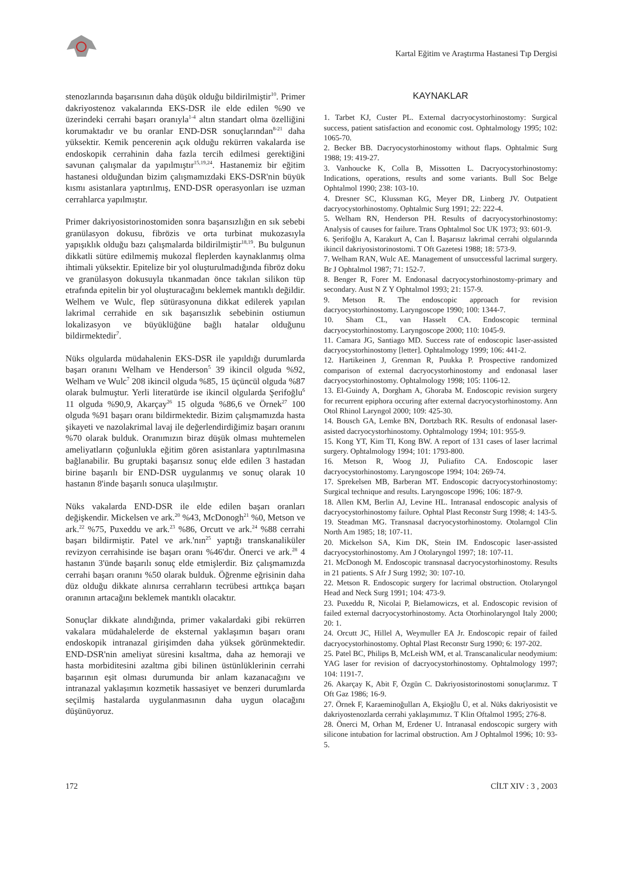Kartal Eğitim ve Araştırma Hastanesi Tıp Dergisi
stenozlarında başarısının daha düşük olduğu bildirilmiştir<sup>10</sup>. Primer dakriyostenoz vakalarında EKS-DSR ile elde edilen %90 ve üzerindeki cerrahi başarı oranıyla<sup>1-4</sup> altın standart olma özelliğini korumaktadır ve bu oranlar END-DSR sonuçlarından<sup>8-21</sup> daha yüksektir. Kemik pencerenin açık olduğu rekürren vakalarda ise endoskopik cerrahinin daha fazla tercih edilmesi gerektiğini savunan çalışmalar da yapılmıştır<sup>15,19,24</sup>. Hastanemiz bir eğitim hastanesi olduğundan bizim çalışmamızdaki EKS-DSR'nin büyük kısmı asistanlara yaptırılmış, END-DSR operasyonları ise uzman cerrahlarca yapılmıştır.
Primer dakriyosistorinostomiden sonra başarısızlığın en sık sebebi granülasyon dokusu, fibrözis ve orta turbinat mukozasıyla yapışıklık olduğu bazı çalışmalarda bildirilmiştir<sup>18,19</sup>. Bu bulgunun dikkatli sütüre edilmemiş mukozal fleplerden kaynaklanmış olma ihtimali yüksektir. Epitelize bir yol oluşturulmadığında fibröz doku ve granülasyon dokusuyla tıkanmadan önce takılan silikon tüp etrafında epitelin bir yol oluşturacağını beklemek mantıklı değildir. Welhem ve Wulc, flep sütürasyonuna dikkat edilerek yapılan lakrimal cerrahide en sık başarısızlık sebebinin ostiumun lokalizasyon ve büyüklüğüne bağlı hatalar olduğunu bildirmektedir<sup>7</sup>.
Nüks olgularda müdahalenin EKS-DSR ile yapıldığı durumlarda başarı oranını Welham ve Henderson<sup>5</sup> 39 ikincil olguda %92, Welham ve Wulc<sup>7</sup> 208 ikincil olguda %85, 15 üçüncül olguda %87 olarak bulmuştur. Yerli literatürde ise ikincil olgularda Şerifoğlu<sup>6</sup> 11 olguda %90,9, Akarçay<sup>26</sup> 15 olguda %86,6 ve Örnek<sup>27</sup> 100 olguda %91 başarı oranı bildirmektedir. Bizim çalışmamızda hasta şikayeti ve nazolakrimal lavaj ile değerlendirdiğimiz başarı oranını %70 olarak bulduk. Oranımızın biraz düşük olması muhtemelen ameliyatların çoğunlukla eğitim gören asistanlara yaptırılmasına bağlanabilir. Bu gruptaki başarısız sonuç elde edilen 3 hastadan birine başarılı bir END-DSR uygulanmış ve sonuç olarak 10 hastanın 8'inde başarılı sonuca ulaşılmıştır.
Nüks vakalarda END-DSR ile elde edilen başarı oranları değişkendir. Mickelsen ve ark.<sup>20</sup> %43, McDonogh<sup>21</sup> %0, Metson ve ark.<sup>22</sup> %75, Puxeddu ve ark.<sup>23</sup> %86, Orcutt ve ark.<sup>24</sup> %88 cerrahi başarı bildirmiştir. Patel ve ark.'nın<sup>25</sup> yaptığı transkanaliküler revizyon cerrahisinde ise başarı oranı %46'dır. Önerci ve ark.<sup>28</sup> 4 hastanın 3'ünde başarılı sonuç elde etmişlerdir. Biz çalışmamızda cerrahi başarı oranını %50 olarak bulduk. Öğrenme eğrisinin daha düz olduğu dikkate alınırsa cerrahların tecrübesi arttıkça başarı oranının artacağını beklemek mantıklı olacaktır.
Sonuçlar dikkate alındığında, primer vakalardaki gibi rekürren vakalara müdahalelerde de eksternal yaklaşımın başarı oranı endoskopik intranazal girişimden daha yüksek görünmektedir. END-DSR'nin ameliyat süresini kısaltma, daha az hemoraji ve hasta morbiditesini azaltma gibi bilinen üstünlüklerinin cerrahi başarının eşit olması durumunda bir anlam kazanacağını ve intranazal yaklaşımın kozmetik hassasiyet ve benzeri durumlarda seçilmiş hastalarda uygulanmasının daha uygun olacağını düşünüyoruz.
KAYNAKLAR
1. Tarbet KJ, Custer PL. External dacryocystorhinostomy: Surgical success, patient satisfaction and economic cost. Ophtalmology 1995; 102: 1065-70.
2. Becker BB. Dacryocystorhinostomy without flaps. Ophtalmic Surg 1988; 19: 419-27.
3. Vanhoucke K, Colla B, Missotten L. Dacryocystorhinostomy: Indications, operations, results and some variants. Bull Soc Belge Ophtalmol 1990; 238: 103-10.
4. Dresner SC, Klussman KG, Meyer DR, Linberg JV. Outpatient dacryocystorhinostomy. Ophtalmic Surg 1991; 22: 222-4.
5. Welham RN, Henderson PH. Results of dacryocystorhinostomy: Analysis of causes for failure. Trans Ophtalmol Soc UK 1973; 93: 601-9.
6. Şerifoğlu A, Karakurt A, Can İ. Başarısız lakrimal cerrahi olgularında ikincil dakriyosistorinostomi. T Oft Gazetesi 1988; 18: 573-9.
7. Welham RAN, Wulc AE. Management of unsuccessful lacrimal surgery. Br J Ophtalmol 1987; 71: 152-7.
8. Benger R, Forer M. Endonasal dacryocystorhinostomy-primary and secondary. Aust N Z Y Ophtalmol 1993; 21: 157-9.
9. Metson R. The endoscopic approach for revision dacryocystorhinostomy. Laryngoscope 1990; 100: 1344-7.
10. Sham CL, van Hasselt CA. Endoscopic terminal dacryocystorhinostomy. Laryngoscope 2000; 110: 1045-9.
11. Camara JG, Santiago MD. Success rate of endoscopic laser-assisted dacryocystorhinostomy [letter]. Ophtalmology 1999; 106: 441-2.
12. Hartikeinen J, Grenman R, Puukka P. Prospective randomized comparison of external dacryocystorhinostomy and endonasal laser dacryocystorhinostomy. Ophtalmology 1998; 105: 1106-12.
13. El-Guindy A, Dorgham A, Ghoraba M. Endoscopic revision surgery for recurrent epiphora occuring after external dacryocystorhinostomy. Ann Otol Rhinol Laryngol 2000; 109: 425-30.
14. Bousch GA, Lemke BN, Dortzbach RK. Results of endonasal laser-asisted dacryocystorhinostomy. Ophtalmology 1994; 101: 955-9.
15. Kong YT, Kim TI, Kong BW. A report of 131 cases of laser lacrimal surgery. Ophtalmology 1994; 101: 1793-800.
16. Metson R, Woog JJ, Puliafito CA. Endoscopic laser dacryocystorhinostomy. Laryngoscope 1994; 104: 269-74.
17. Sprekelsen MB, Barberan MT. Endoscopic dacryocystorhinostomy: Surgical technique and results. Laryngoscope 1996; 106: 187-9.
18. Allen KM, Berlin AJ, Levine HL. Intranasal endoscopic analysis of dacryocystorhinostomy failure. Ophtal Plast Reconstr Surg 1998; 4: 143-5.
19. Steadman MG. Transnasal dacryocystorhinostomy. Otolarngol Clin North Am 1985; 18; 107-11.
20. Mickelson SA, Kim DK, Stein IM. Endoscopic laser-assisted dacryocystorhinostomy. Am J Otolaryngol 1997; 18: 107-11.
21. McDonogh M. Endoscopic transnasal dacryocystorhinostomy. Results in 21 patients. S Afr J Surg 1992; 30: 107-10.
22. Metson R. Endoscopic surgery for lacrimal obstruction. Otolaryngol Head and Neck Surg 1991; 104: 473-9.
23. Puxeddu R, Nicolai P, Bielamowiczs, et al. Endoscopic revision of failed external dacryocystorhinostomy. Acta Otorhinolaryngol Italy 2000; 20: 1.
24. Orcutt JC, Hillel A, Weymuller EA Jr. Endoscopic repair of failed dacryocystorhinostomy. Ophtal Plast Reconstr Surg 1990; 6: 197-202.
25. Patel BC, Philips B, McLeish WM, et al. Transcanalicular neodymium: YAG laser for revision of dacryocystorhinostomy. Ophtalmology 1997; 104: 1191-7.
26. Akarçay K, Abit F, Özgün C. Dakriyosistorinostomi sonuçlarımız. T Oft Gaz 1986; 16-9.
27. Örnek F, Karaeminoğulları A, Ekşioğlu Ü, et al. Nüks dakriyosistit ve dakriyostenozlarda cerrahi yaklaşımımız. T Klin Oftalmol 1995; 276-8.
28. Önerci M, Orhan M, Erdener U. Intranasal endoscopic surgery with silicone intubation for lacrimal obstruction. Am J Ophtalmol 1996; 10: 93-5.
172 CİLT XIV : 3 , 2003